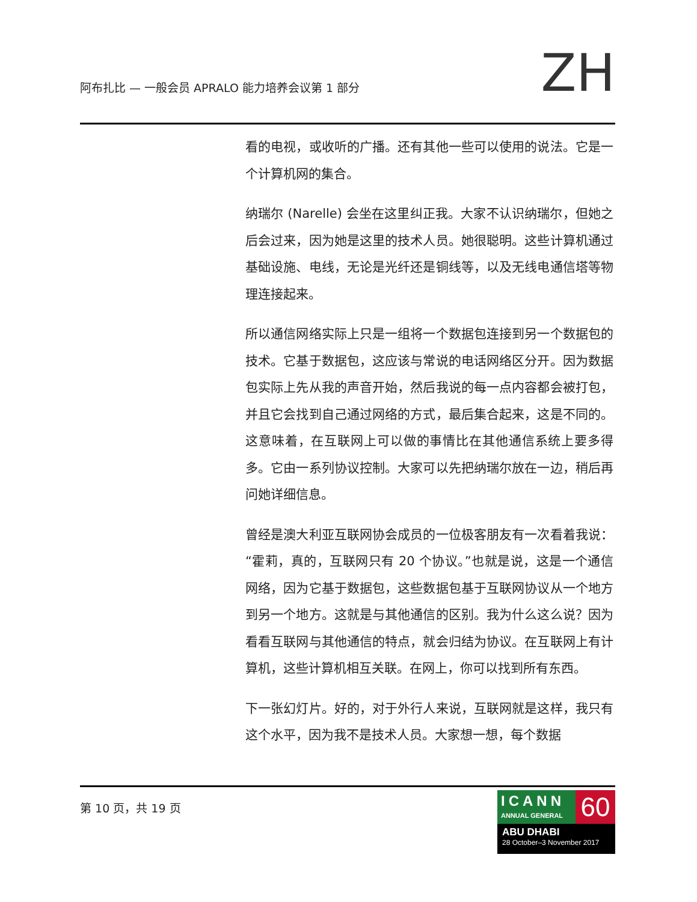阿布扎比 — 一般会员 APRALO 能力培养会议第 1 部分
ZH
看的电视，或收听的广播。还有其他一些可以使用的说法。它是一个计算机网的集合。
纳瑞尔 (Narelle) 会坐在这里纠正我。大家不认识纳瑞尔，但她之后会过来，因为她是这里的技术人员。她很聪明。这些计算机通过基础设施、电线，无论是光纤还是铜线等，以及无线电通信塔等物理连接起来。
所以通信网络实际上只是一组将一个数据包连接到另一个数据包的技术。它基于数据包，这应该与常说的电话网络区分开。因为数据包实际上先从我的声音开始，然后我说的每一点内容都会被打包，并且它会找到自己通过网络的方式，最后集合起来，这是不同的。这意味着，在互联网上可以做的事情比在其他通信系统上要多得多。它由一系列协议控制。大家可以先把纳瑞尔放在一边，稍后再问她详细信息。
曾经是澳大利亚互联网协会成员的一位极客朋友有一次看着我说：“霍莉，真的，互联网只有 20 个协议。”也就是说，这是一个通信网络，因为它基于数据包，这些数据包基于互联网协议从一个地方到另一个地方。这就是与其他通信的区别。我为什么这么说？因为看看互联网与其他通信的特点，就会归结为协议。在互联网上有计算机，这些计算机相互关联。在网上，你可以找到所有东西。
下一张幻灯片。好的，对于外行人来说，互联网就是这样，我只有这个水平，因为我不是技术人员。大家想一想，每个数据
第 10 页，共 19 页
ICANN
ANNUAL GENERAL
60
ABU DHABI
28 October–3 November 2017